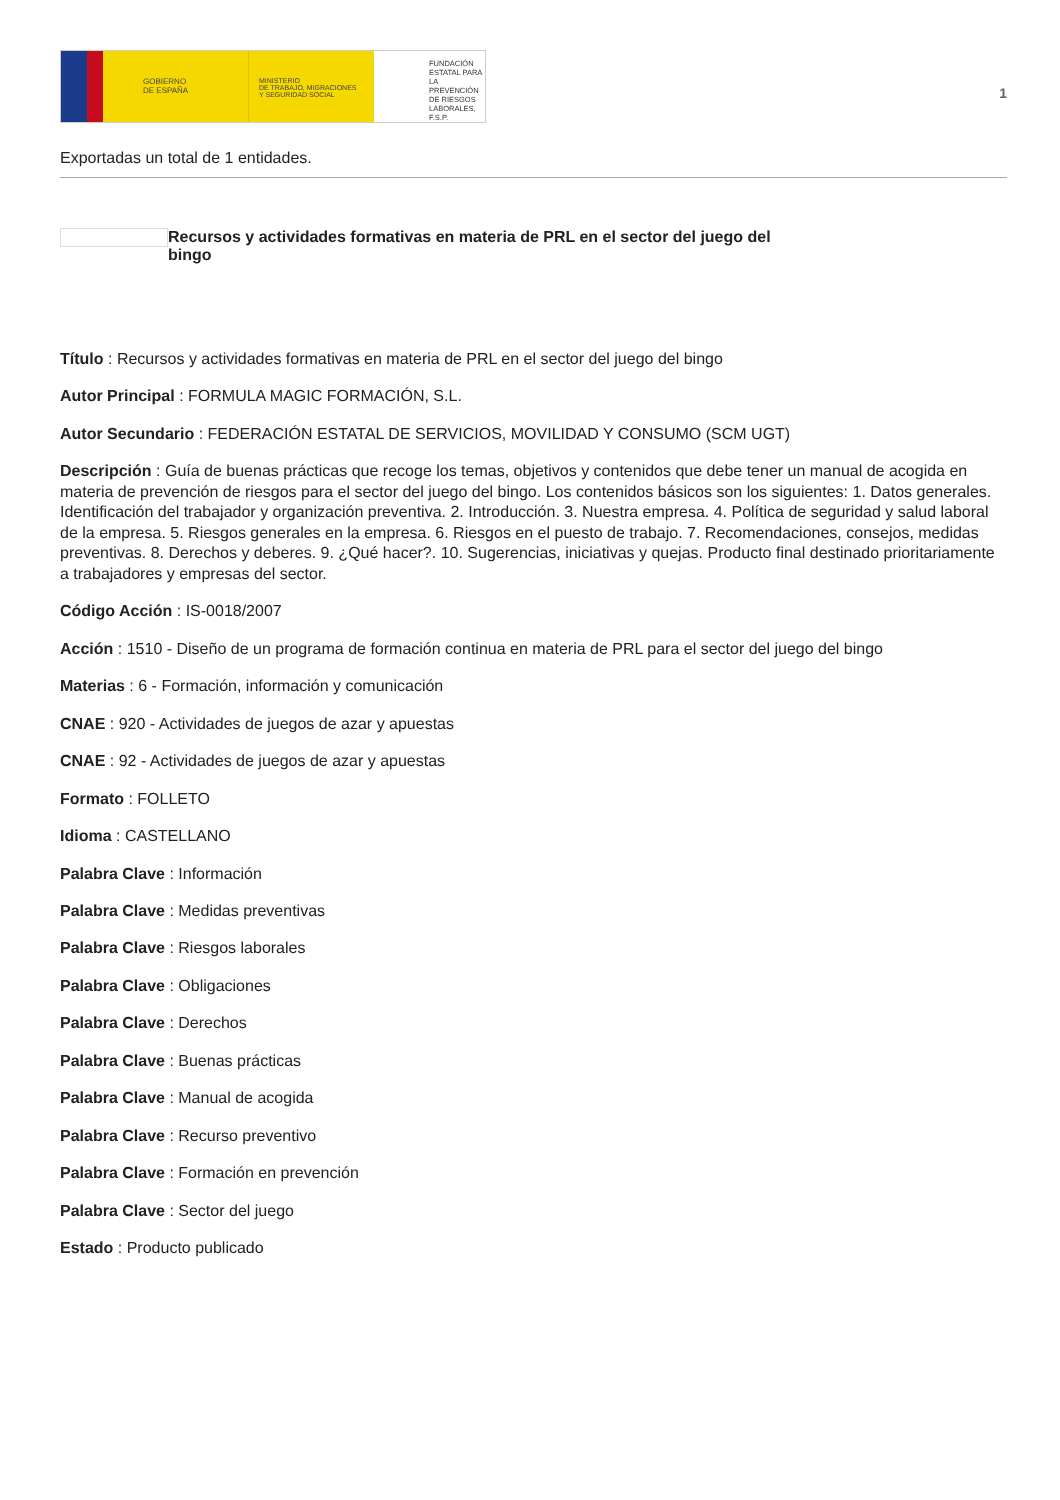GOBIERNO
DE ESPAÑA
MINISTERIO
DE TRABAJO, MIGRACIONES
Y SEGURIDAD SOCIAL
FUNDACIÓN
ESTATAL PARA
LA PREVENCIÓN
DE RIESGOS
LABORALES, F.S.P.
1
Exportadas un total de 1 entidades.
Recursos y actividades formativas en materia de PRL en el sector del juego del bingo
Título : Recursos y actividades formativas en materia de PRL en el sector del juego del bingo
Autor Principal : FORMULA MAGIC FORMACIÓN, S.L.
Autor Secundario : FEDERACIÓN ESTATAL DE SERVICIOS, MOVILIDAD Y CONSUMO (SCM UGT)
Descripción : Guía de buenas prácticas que recoge los temas, objetivos y contenidos que debe tener un manual de acogida en materia de prevención de riesgos para el sector del juego del bingo. Los contenidos básicos son los siguientes: 1. Datos generales. Identificación del trabajador y organización preventiva. 2. Introducción. 3. Nuestra empresa. 4. Política de seguridad y salud laboral de la empresa. 5. Riesgos generales en la empresa. 6. Riesgos en el puesto de trabajo. 7. Recomendaciones, consejos, medidas preventivas. 8. Derechos y deberes. 9. ¿Qué hacer?. 10. Sugerencias, iniciativas y quejas. Producto final destinado prioritariamente a trabajadores y empresas del sector.
Código Acción : IS-0018/2007
Acción : 1510 - Diseño de un programa de formación continua en materia de PRL para el sector del juego del bingo
Materias : 6 - Formación, información y comunicación
CNAE : 920 - Actividades de juegos de azar y apuestas
CNAE : 92 - Actividades de juegos de azar y apuestas
Formato : FOLLETO
Idioma : CASTELLANO
Palabra Clave : Información
Palabra Clave : Medidas preventivas
Palabra Clave : Riesgos laborales
Palabra Clave : Obligaciones
Palabra Clave : Derechos
Palabra Clave : Buenas prácticas
Palabra Clave : Manual de acogida
Palabra Clave : Recurso preventivo
Palabra Clave : Formación en prevención
Palabra Clave : Sector del juego
Estado : Producto publicado